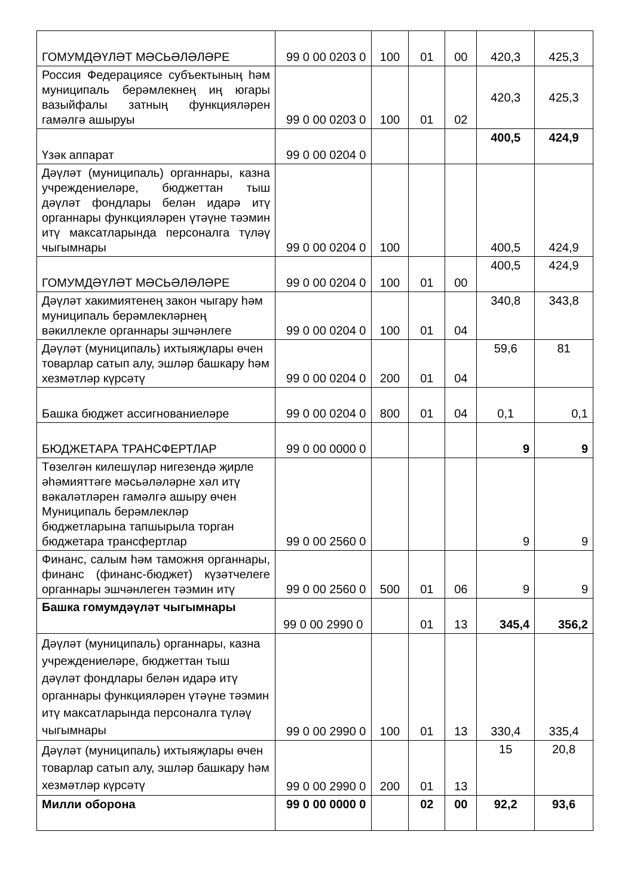| ГОМУМДӘҮЛӘТ МӘСЬӘЛӘЛӘРЕ | 99 0 00 0203 0 | 100 | 01 | 00 | 420,3 | 425,3 |
| Россия Федерациясе субъектының һәм муниципаль берәмлекнең иң югары вазыйфалы затның функцияләрен гамәлгә ашыруы | 99 0 00 0203 0 | 100 | 01 | 02 | 420,3 | 425,3 |
| Үзәк аппарат | 99 0 00 0204 0 | | | | 400,5 | 424,9 |
| Дәүләт (муниципаль) органнары, казна учреждениеләре, бюджеттан тыш дәүләт фондлары белән идарә итү органнары функцияләрен үтәүне тәэмин итү максатларында персоналга түләү чыгымнары | 99 0 00 0204 0 | 100 | | | 400,5 | 424,9 |
| ГОМУМДӘҮЛӘТ МӘСЬӘЛӘЛӘРЕ | 99 0 00 0204 0 | 100 | 01 | 00 | 400,5 | 424,9 |
| Дәүләт хакимиятенең закон чыгару һәм муниципаль берәмлекләрнең вәкиллекле органнары эшчәнлеге | 99 0 00 0204 0 | 100 | 01 | 04 | 340,8 | 343,8 |
| Дәүләт (муниципаль) ихтыяҗлары өчен товарлар сатып алу, эшләр башкару һәм хезмәтләр күрсәтү | 99 0 00 0204 0 | 200 | 01 | 04 | 59,6 | 81 |
| Башка бюджет ассигнованиеләре | 99 0 00 0204 0 | 800 | 01 | 04 | 0,1 | 0,1 |
| БЮДЖЕТАРА ТРАНСФЕРТЛАР | 99 0 00 0000 0 | | | | 9 | 9 |
| Төзелгән килешүләр нигезендә җирле әһәмияттәге мәсьәләләрне хәл итү вәкаләтләрен гамәлгә ашыру өчен Муниципаль берәмлекләр бюджетларына тапшырыла торган бюджетара трансфертлар | 99 0 00 2560 0 | | | | 9 | 9 |
| Финанс, салым һәм таможня органнары, финанс (финанс-бюджет) күзәтчелеге органнары эшчәнлеген тәэмин итү | 99 0 00 2560 0 | 500 | 01 | 06 | 9 | 9 |
| Башка гомумдәүләт чыгымнары | 99 0 00 2990 0 | | 01 | 13 | 345,4 | 356,2 |
| Дәүләт (муниципаль) органнары, казна учреждениеләре, бюджеттан тыш дәүләт фондлары белән идарә итү органнары функцияләрен үтәүне тәэмин итү максатларында персоналга түләү чыгымнары | 99 0 00 2990 0 | 100 | 01 | 13 | 330,4 | 335,4 |
| Дәүләт (муниципаль) ихтыяҗлары өчен товарлар сатып алу, эшләр башкару һәм хезмәтләр күрсәтү | 99 0 00 2990 0 | 200 | 01 | 13 | 15 | 20,8 |
| Милли оборона | 99 0 00 0000 0 | | 02 | 00 | 92,2 | 93,6 |